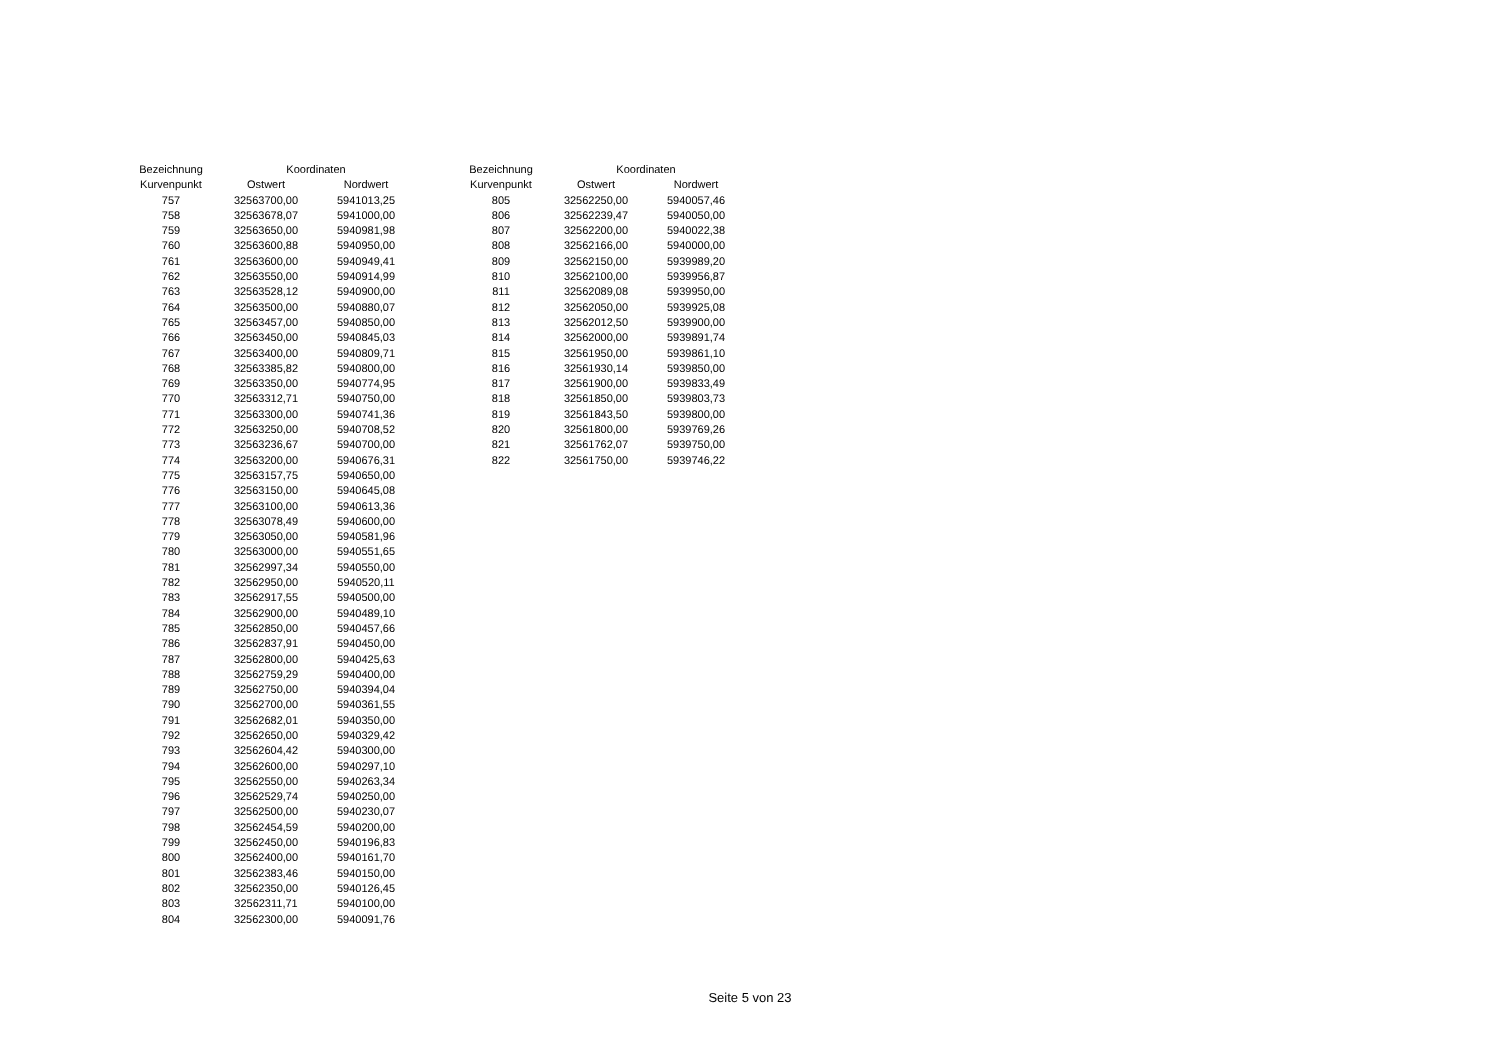| Bezeichnung | Koordinaten | |
| --- | --- | --- |
| Kurvenpunkt | Ostwert | Nordwert |
| 757 | 32563700,00 | 5941013,25 |
| 758 | 32563678,07 | 5941000,00 |
| 759 | 32563650,00 | 5940981,98 |
| 760 | 32563600,88 | 5940950,00 |
| 761 | 32563600,00 | 5940949,41 |
| 762 | 32563550,00 | 5940914,99 |
| 763 | 32563528,12 | 5940900,00 |
| 764 | 32563500,00 | 5940880,07 |
| 765 | 32563457,00 | 5940850,00 |
| 766 | 32563450,00 | 5940845,03 |
| 767 | 32563400,00 | 5940809,71 |
| 768 | 32563385,82 | 5940800,00 |
| 769 | 32563350,00 | 5940774,95 |
| 770 | 32563312,71 | 5940750,00 |
| 771 | 32563300,00 | 5940741,36 |
| 772 | 32563250,00 | 5940708,52 |
| 773 | 32563236,67 | 5940700,00 |
| 774 | 32563200,00 | 5940676,31 |
| 775 | 32563157,75 | 5940650,00 |
| 776 | 32563150,00 | 5940645,08 |
| 777 | 32563100,00 | 5940613,36 |
| 778 | 32563078,49 | 5940600,00 |
| 779 | 32563050,00 | 5940581,96 |
| 780 | 32563000,00 | 5940551,65 |
| 781 | 32562997,34 | 5940550,00 |
| 782 | 32562950,00 | 5940520,11 |
| 783 | 32562917,55 | 5940500,00 |
| 784 | 32562900,00 | 5940489,10 |
| 785 | 32562850,00 | 5940457,66 |
| 786 | 32562837,91 | 5940450,00 |
| 787 | 32562800,00 | 5940425,63 |
| 788 | 32562759,29 | 5940400,00 |
| 789 | 32562750,00 | 5940394,04 |
| 790 | 32562700,00 | 5940361,55 |
| 791 | 32562682,01 | 5940350,00 |
| 792 | 32562650,00 | 5940329,42 |
| 793 | 32562604,42 | 5940300,00 |
| 794 | 32562600,00 | 5940297,10 |
| 795 | 32562550,00 | 5940263,34 |
| 796 | 32562529,74 | 5940250,00 |
| 797 | 32562500,00 | 5940230,07 |
| 798 | 32562454,59 | 5940200,00 |
| 799 | 32562450,00 | 5940196,83 |
| 800 | 32562400,00 | 5940161,70 |
| 801 | 32562383,46 | 5940150,00 |
| 802 | 32562350,00 | 5940126,45 |
| 803 | 32562311,71 | 5940100,00 |
| 804 | 32562300,00 | 5940091,76 |
| Bezeichnung | Koordinaten | |
| --- | --- | --- |
| Kurvenpunkt | Ostwert | Nordwert |
| 805 | 32562250,00 | 5940057,46 |
| 806 | 32562239,47 | 5940050,00 |
| 807 | 32562200,00 | 5940022,38 |
| 808 | 32562166,00 | 5940000,00 |
| 809 | 32562150,00 | 5939989,20 |
| 810 | 32562100,00 | 5939956,87 |
| 811 | 32562089,08 | 5939950,00 |
| 812 | 32562050,00 | 5939925,08 |
| 813 | 32562012,50 | 5939900,00 |
| 814 | 32562000,00 | 5939891,74 |
| 815 | 32561950,00 | 5939861,10 |
| 816 | 32561930,14 | 5939850,00 |
| 817 | 32561900,00 | 5939833,49 |
| 818 | 32561850,00 | 5939803,73 |
| 819 | 32561843,50 | 5939800,00 |
| 820 | 32561800,00 | 5939769,26 |
| 821 | 32561762,07 | 5939750,00 |
| 822 | 32561750,00 | 5939746,22 |
Seite 5 von 23